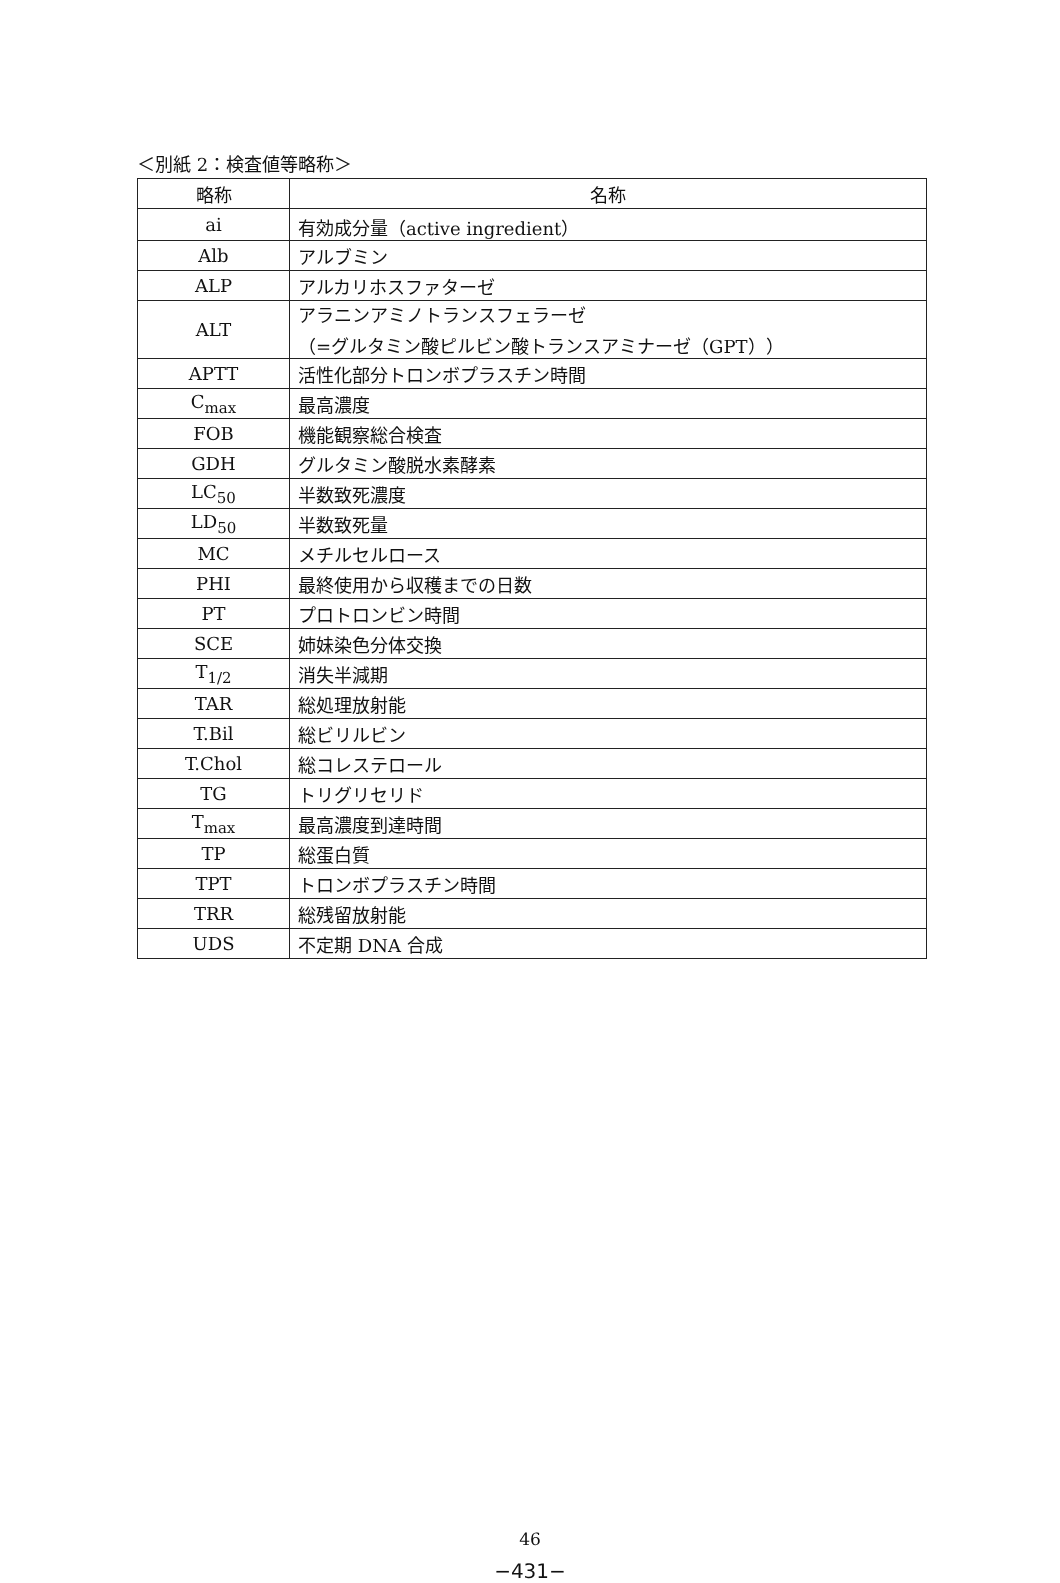＜別紙 2：検査値等略称＞
| 略称 | 名称 |
| --- | --- |
| ai | 有効成分量（active ingredient） |
| Alb | アルブミン |
| ALP | アルカリホスファターゼ |
| ALT | アラニンアミノトランスフェラーゼ （=グルタミン酸ピルビン酸トランスアミナーゼ（GPT）） |
| APTT | 活性化部分トロンボプラスチン時間 |
| C<sub>max</sub> | 最高濃度 |
| FOB | 機能観察総合検査 |
| GDH | グルタミン酸脱水素酵素 |
| LC<sub>50</sub> | 半数致死濃度 |
| LD<sub>50</sub> | 半数致死量 |
| MC | メチルセルロース |
| PHI | 最終使用から収穫までの日数 |
| PT | プロトロンビン時間 |
| SCE | 姉妹染色分体交換 |
| T<sub>1/2</sub> | 消失半減期 |
| TAR | 総処理放射能 |
| T.Bil | 総ビリルビン |
| T.Chol | 総コレステロール |
| TG | トリグリセリド |
| T<sub>max</sub> | 最高濃度到達時間 |
| TP | 総蛋白質 |
| TPT | トロンボプラスチン時間 |
| TRR | 総残留放射能 |
| UDS | 不定期 DNA 合成 |
46
−431−